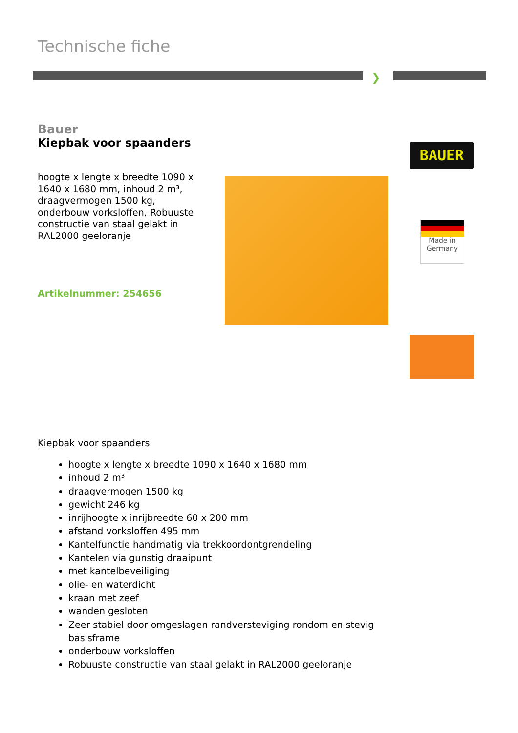Technische fiche
❯
Bauer
Kiepbak voor spaanders
hoogte x lengte x breedte 1090 x 1640 x 1680 mm, inhoud 2 m³, draagvermogen 1500 kg, onderbouw vorksloffen, Robuuste constructie van staal gelakt in RAL2000 geeloranje
Artikelnummer: 254656
BAUER
Made in
Germany
Kiepbak voor spaanders
hoogte x lengte x breedte 1090 x 1640 x 1680 mm
inhoud 2 m³
draagvermogen 1500 kg
gewicht 246 kg
inrijhoogte x inrijbreedte 60 x 200 mm
afstand vorksloffen 495 mm
Kantelfunctie handmatig via trekkoordontgrendeling
Kantelen via gunstig draaipunt
met kantelbeveiliging
olie- en waterdicht
kraan met zeef
wanden gesloten
Zeer stabiel door omgeslagen randversteviging rondom en stevig basisframe
onderbouw vorksloffen
Robuuste constructie van staal gelakt in RAL2000 geeloranje